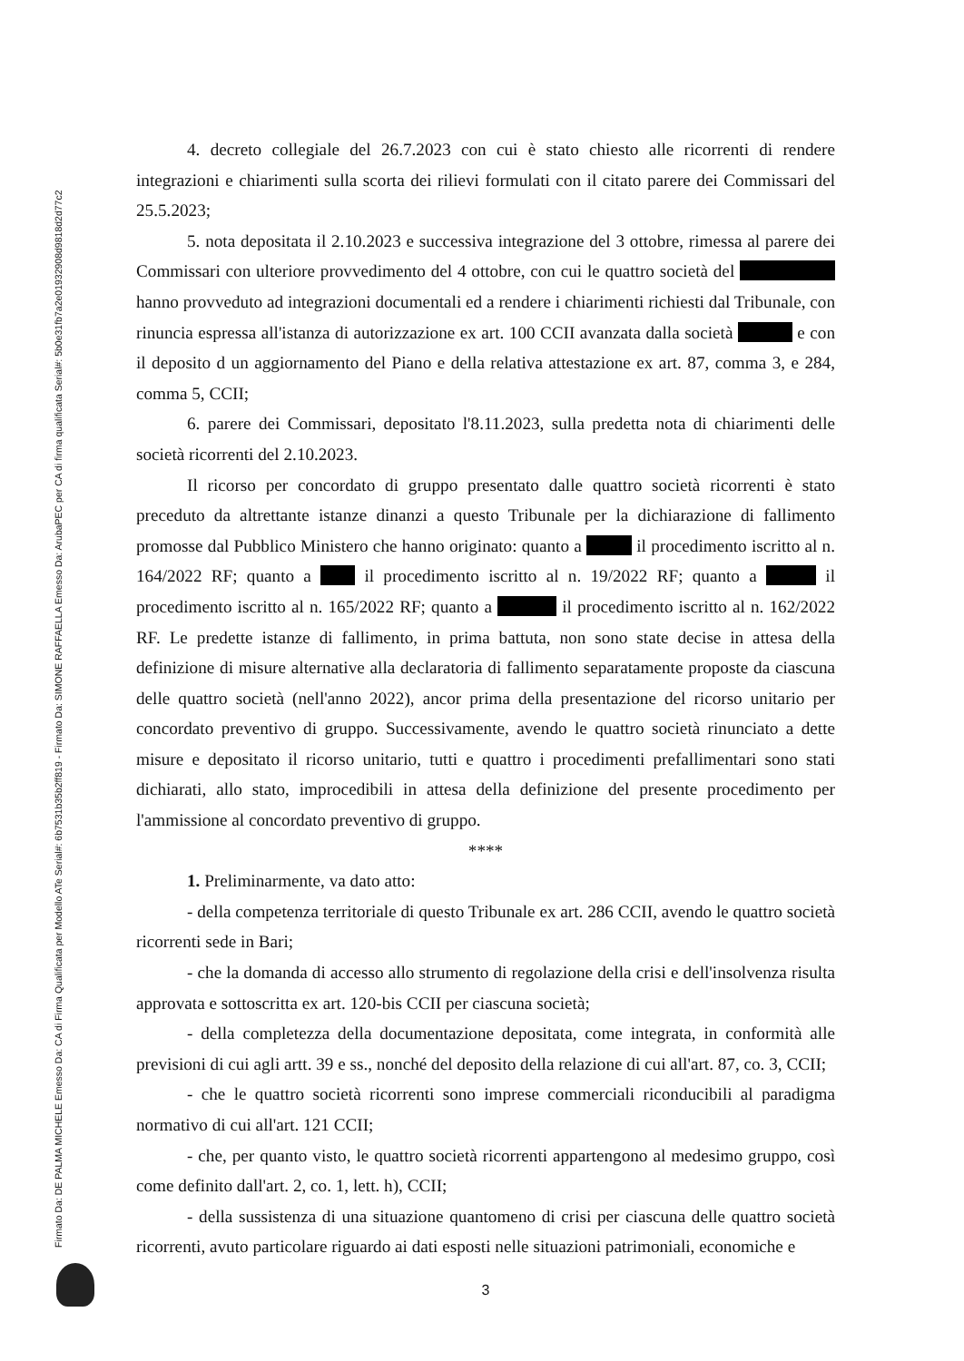Firmato Da: DE PALMA MICHELE Emesso Da: CA di Firma Qualificata per Modello ATe Serial#: 6b7531b35b2ff819 - Firmato Da: SIMONE RAFFAELLA Emesso Da: ArubaPEC per CA di firma qualificata Serial#: 5b0e31fb7a2e01932908d9818d2d77c2
4. decreto collegiale del 26.7.2023 con cui è stato chiesto alle ricorrenti di rendere integrazioni e chiarimenti sulla scorta dei rilievi formulati con il citato parere dei Commissari del 25.5.2023;
5. nota depositata il 2.10.2023 e successiva integrazione del 3 ottobre, rimessa al parere dei Commissari con ulteriore provvedimento del 4 ottobre, con cui le quattro società del hanno provveduto ad integrazioni documentali ed a rendere i chiarimenti richiesti dal Tribunale, con rinuncia espressa all'istanza di autorizzazione ex art. 100 CCII avanzata dalla società e con il deposito d un aggiornamento del Piano e della relativa attestazione ex art. 87, comma 3, e 284, comma 5, CCII;
6. parere dei Commissari, depositato l'8.11.2023, sulla predetta nota di chiarimenti delle società ricorrenti del 2.10.2023.
Il ricorso per concordato di gruppo presentato dalle quattro società ricorrenti è stato preceduto da altrettante istanze dinanzi a questo Tribunale per la dichiarazione di fallimento promosse dal Pubblico Ministero che hanno originato: quanto a il procedimento iscritto al n. 164/2022 RF; quanto a il procedimento iscritto al n. 19/2022 RF; quanto a il procedimento iscritto al n. 165/2022 RF; quanto a il procedimento iscritto al n. 162/2022 RF. Le predette istanze di fallimento, in prima battuta, non sono state decise in attesa della definizione di misure alternative alla declaratoria di fallimento separatamente proposte da ciascuna delle quattro società (nell'anno 2022), ancor prima della presentazione del ricorso unitario per concordato preventivo di gruppo. Successivamente, avendo le quattro società rinunciato a dette misure e depositato il ricorso unitario, tutti e quattro i procedimenti prefallimentari sono stati dichiarati, allo stato, improcedibili in attesa della definizione del presente procedimento per l'ammissione al concordato preventivo di gruppo.
****
1. Preliminarmente, va dato atto:
- della competenza territoriale di questo Tribunale ex art. 286 CCII, avendo le quattro società ricorrenti sede in Bari;
- che la domanda di accesso allo strumento di regolazione della crisi e dell'insolvenza risulta approvata e sottoscritta ex art. 120-bis CCII per ciascuna società;
- della completezza della documentazione depositata, come integrata, in conformità alle previsioni di cui agli artt. 39 e ss., nonché del deposito della relazione di cui all'art. 87, co. 3, CCII;
- che le quattro società ricorrenti sono imprese commerciali riconducibili al paradigma normativo di cui all'art. 121 CCII;
- che, per quanto visto, le quattro società ricorrenti appartengono al medesimo gruppo, così come definito dall'art. 2, co. 1, lett. h), CCII;
- della sussistenza di una situazione quantomeno di crisi per ciascuna delle quattro società ricorrenti, avuto particolare riguardo ai dati esposti nelle situazioni patrimoniali, economiche e
3